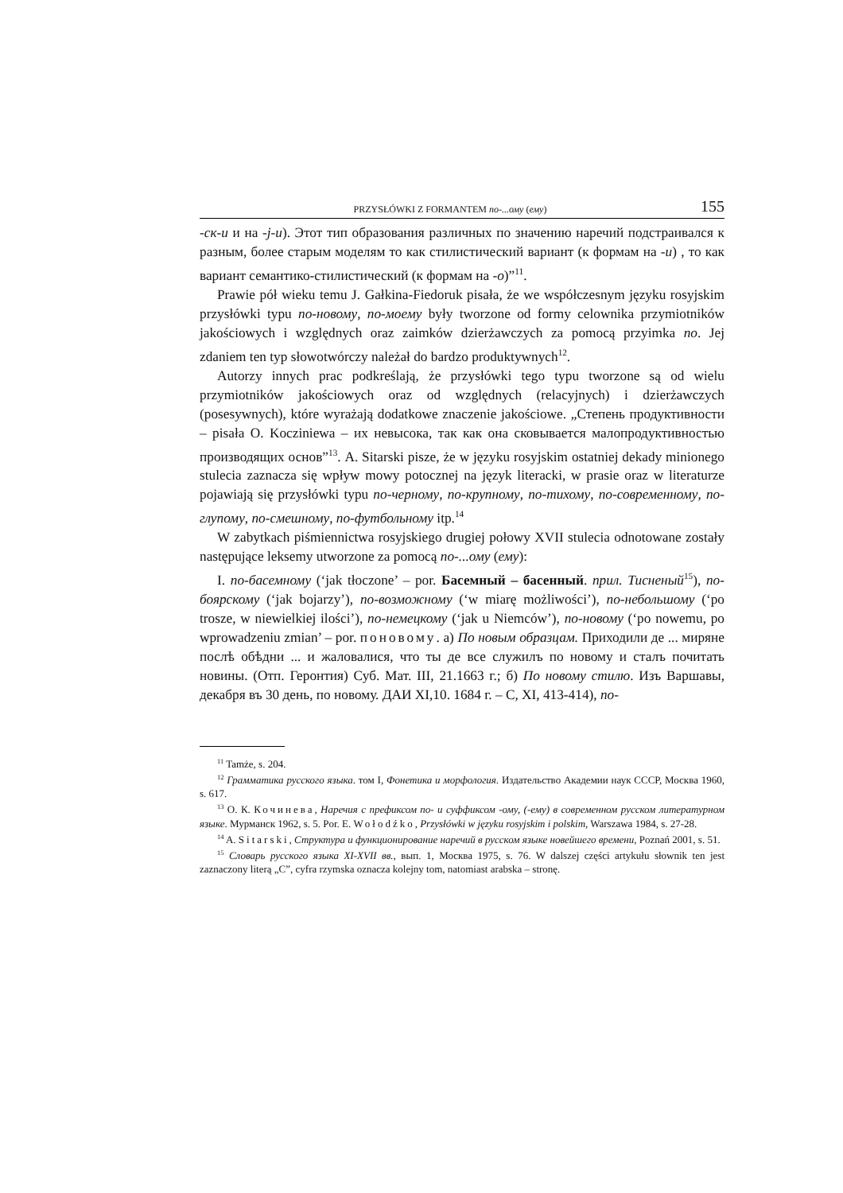PRZYSŁÓWKI Z FORMANTEM по-...ому (ему) 155
-ск-и и на -j-и). Этот тип образования различных по значению наречий подстраивался к разным, более старым моделям то как стилистический вариант (к формам на -и) , то как вариант семантико-стилистический (к формам на -о)”<sup>11</sup>.
Prawie pół wieku temu J. Gałkina-Fiedoruk pisała, że we współczesnym języku rosyjskim przysłówki typu по-новому, по-моему były tworzone od formy celownika przymiotników jakościowych i względnych oraz zaimków dzierżawczych za pomocą przyimka по. Jej zdaniem ten typ słowotwórczy należał do bardzo produktywnych<sup>12</sup>.
Autorzy innych prac podkreślają, że przysłówki tego typu tworzone są od wielu przymiotników jakościowych oraz od względnych (relacyjnych) i dzierżawczych (posesywnych), które wyrażają dodatkowe znaczenie jakościowe. „Степень продуктивности – pisała O. Kocziniewa – их невысока, так как она сковывается малопродуктивностью производящих основ”<sup>13</sup>. A. Sitarski pisze, że w języku rosyjskim ostatniej dekady minionego stulecia zaznacza się wpływ mowy potocznej na język literacki, w prasie oraz w literaturze pojawiają się przysłówki typu по-черному, по-крупному, по-тихому, по-современному, по-глупому, по-смешному, по-футбольному itp.<sup>14</sup>
W zabytkach piśmiennictwa rosyjskiego drugiej połowy XVII stulecia odnotowane zostały następujące leksemy utworzone za pomocą по-...ому (ему):
I. по-басемному (‘jak tłoczone’ – por. Басемный – басенный. прил. Тисненый<sup>15</sup>), по-боярскому (‘jak bojarzy’), по-возможному (‘w miarę możliwości’), по-небольшому (‘po trosze, w niewielkiej ilości’), по-немецкому (‘jak u Niemców’), по-новому (‘po nowemu, po wprowadzeniu zmian’ – por. поновому. а) По новым образцам. Приходили де ... миряне послѣ обѣдни ... и жаловалися, что ты де все служилъ по новому и сталъ почитать новины. (Отп. Геронтия) Суб. Мат. III, 21.1663 г.; б) По новому стилю. Изъ Варшавы, декабря въ 30 день, по новому. ДАИ XI,10. 1684 г. – С, XI, 413-414), по-
<sup>11</sup> Tamże, s. 204.
<sup>12</sup> Грамматика русского языка. том I, Фонетика и морфология. Издательство Академии наук СССР, Москва 1960, s. 617.
<sup>13</sup> О. К. Кочинева, Наречия с префиксом по- и суффиксом -ому, (-ему) в современном русском литературном языке. Мурманск 1962, s. 5. Por. E. Wołodźko, Przysłówki w języku rosyjskim i polskim, Warszawa 1984, s. 27-28.
<sup>14</sup> A. Sitarski, Структура и функционирование наречий в русском языке новейшего времени, Poznań 2001, s. 51.
<sup>15</sup> Словарь русского языка XI-XVII вв., вып. 1, Москва 1975, s. 76. W dalszej części artykułu słownik ten jest zaznaczony literą „C”, cyfra rzymska oznacza kolejny tom, natomiast arabska – stronę.